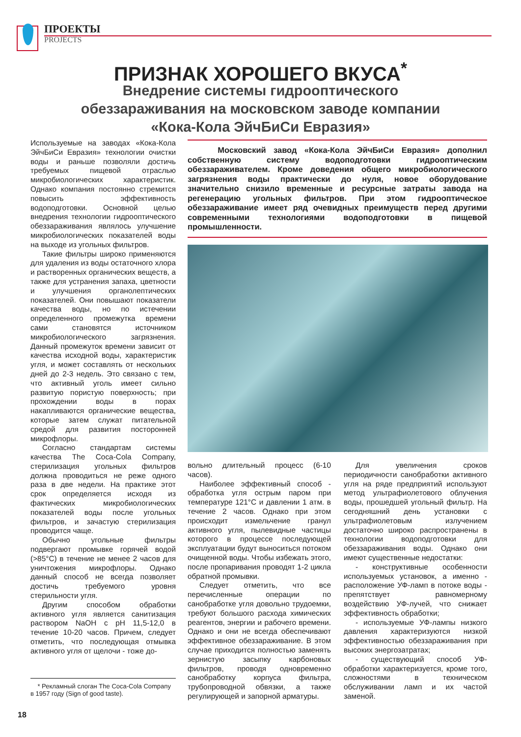ПРОЕКТЫ
PROJECTS
ПРИЗНАК ХОРОШЕГО ВКУСА<sup>*</sup>
Внедрение системы гидрооптического
обеззараживания на московском заводе компании
«Кока-Кола ЭйчБиСи Евразия»
Используемые на заводах «Кока-Кола ЭйчБиСи Евразия» технологии очистки воды и раньше позволяли достичь требуемых пищевой отраслью микробиологических характеристик. Однако компания постоянно стремится повысить эффективность водоподготовки. Основной целью внедрения технологии гидрооптического обеззараживания являлось улучшение микробиологических показателей воды на выходе из угольных фильтров.
Такие фильтры широко применяются для удаления из воды остаточного хлора и растворенных органических веществ, а также для устранения запаха, цветности и улучшения органолептических показателей. Они повышают показатели качества воды, но по истечении определенного промежутка времени сами становятся источником микробиологического загрязнения. Данный промежуток времени зависит от качества исходной воды, характеристик угля, и может составлять от нескольких дней до 2-3 недель. Это связано с тем, что активный уголь имеет сильно развитую пористую поверхность; при прохождении воды в порах накапливаются органические вещества, которые затем служат питательной средой для развития посторонней микрофлоры.
Согласно стандартам системы качества The Coca-Cola Company, стерилизация угольных фильтров должна проводиться не реже одного раза в две недели. На практике этот срок определяется исходя из фактических микробиологических показателей воды после угольных фильтров, и зачастую стерилизация проводится чаще.
Обычно угольные фильтры подвергают промывке горячей водой (>85°С) в течение не менее 2 часов для уничтожения микрофлоры. Однако данный способ не всегда позволяет достичь требуемого уровня стерильности угля.
Другим способом обработки активного угля является санитизация раствором NaOH с pH 11,5-12,0 в течение 10-20 часов. Причем, следует отметить, что последующая отмывка активного угля от щелочи - тоже до-
Московский завод «Кока-Кола ЭйчБиСи Евразия» дополнил собственную систему водоподготовки гидрооптическим обеззараживателем. Кроме доведения общего микробиологического загрязнения воды практически до нуля, новое оборудование значительно снизило временные и ресурсные затраты завода на регенерацию угольных фильтров. При этом гидрооптическое обеззараживание имеет ряд очевидных преимуществ перед другими современными технологиями водоподготовки в пищевой промышленности.
вольно длительный процесс (6-10 часов).
Наиболее эффективный способ - обработка угля острым паром при температуре 121°С и давлении 1 атм. в течение 2 часов. Однако при этом происходит измельчение гранул активного угля, пылевидные частицы которого в процессе последующей эксплуатации будут выноситься потоком очищенной воды. Чтобы избежать этого, после пропаривания проводят 1-2 цикла обратной промывки.
Следует отметить, что все перечисленные операции по санобработке угля довольно трудоемки, требуют большого расхода химических реагентов, энергии и рабочего времени. Однако и они не всегда обеспечивают эффективное обеззараживание. В этом случае приходится полностью заменять зернистую засыпку карбоновых фильтров, проводя одновременно санобработку корпуса фильтра, трубопроводной обвязки, а также регулирующей и запорной арматуры.
Для увеличения сроков периодичности санобработки активного угля на ряде предприятий используют метод ультрафиолетового облучения воды, прошедшей угольный фильтр. На сегодняшний день установки с ультрафиолетовым излучением достаточно широко распространены в технологии водоподготовки для обеззараживания воды. Однако они имеют существенные недостатки:
- конструктивные особенности используемых установок, а именно - расположение УФ-ламп в потоке воды - препятствует равномерному воздействию УФ-лучей, что снижает эффективность обработки;
- используемые УФ-лампы низкого давления характеризуются низкой эффективностью обеззараживания при высоких энергозатратах;
- существующий способ УФ-обработки характеризуется, кроме того, сложностями в техническом обслуживании ламп и их частой заменой.
* Рекламный слоган The Coca-Cola Company в 1957 году (Sign of good taste).
18